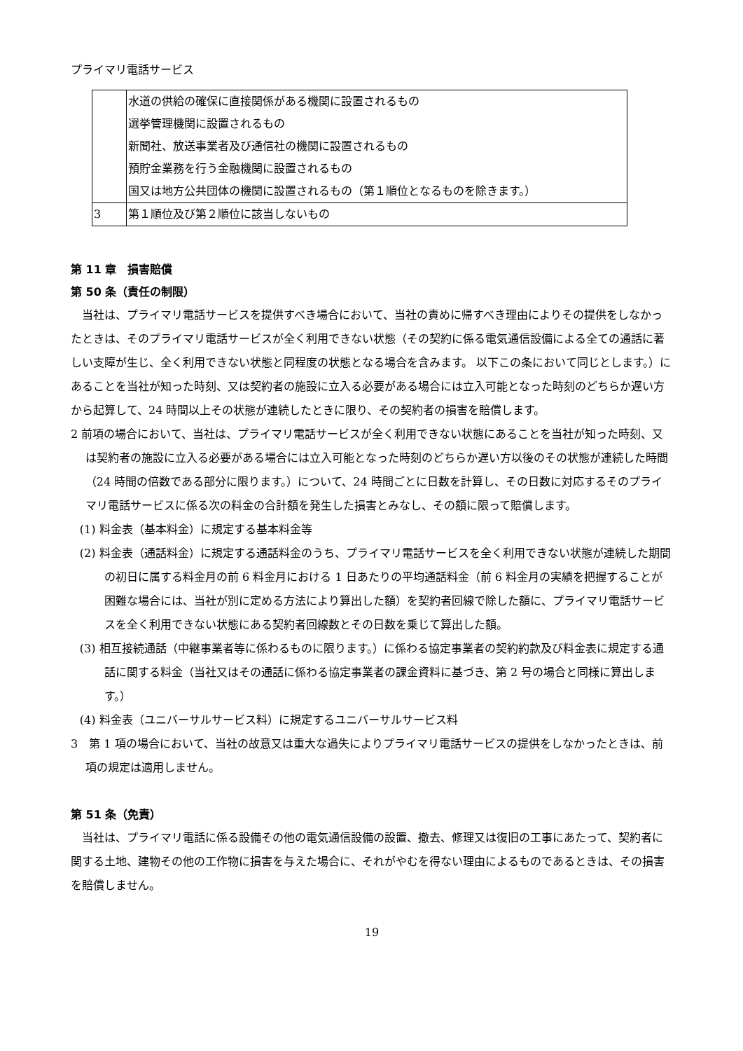プライマリ電話サービス
| | 水道の供給の確保に直接関係がある機関に設置されるもの 選挙管理機関に設置されるもの 新聞社、放送事業者及び通信社の機関に設置されるもの 預貯金業務を行う金融機関に設置されるもの 国又は地方公共団体の機関に設置されるもの（第１順位となるものを除きます。） |
| 3 | 第１順位及び第２順位に該当しないもの |
第 11 章　損害賠償
第 50 条（責任の制限）
当社は、プライマリ電話サービスを提供すべき場合において、当社の責めに帰すべき理由によりその提供をしなかったときは、そのプライマリ電話サービスが全く利用できない状態（その契約に係る電気通信設備による全ての通話に著しい支障が生じ、全く利用できない状態と同程度の状態となる場合を含みます。 以下この条において同じとします。）にあることを当社が知った時刻、又は契約者の施設に立入る必要がある場合には立入可能となった時刻のどちらか遅い方から起算して、24 時間以上その状態が連続したときに限り、その契約者の損害を賠償します。
2 前項の場合において、当社は、プライマリ電話サービスが全く利用できない状態にあることを当社が知った時刻、又は契約者の施設に立入る必要がある場合には立入可能となった時刻のどちらか遅い方以後のその状態が連続した時間（24 時間の倍数である部分に限ります。）について、24 時間ごとに日数を計算し、その日数に対応するそのプライマリ電話サービスに係る次の料金の合計額を発生した損害とみなし、その額に限って賠償します。
(1) 料金表（基本料金）に規定する基本料金等
(2) 料金表（通話料金）に規定する通話料金のうち、プライマリ電話サービスを全く利用できない状態が連続した期間の初日に属する料金月の前 6 料金月における 1 日あたりの平均通話料金（前 6 料金月の実績を把握することが困難な場合には、当社が別に定める方法により算出した額）を契約者回線で除した額に、プライマリ電話サービスを全く利用できない状態にある契約者回線数とその日数を乗じて算出した額。
(3) 相互接続通話（中継事業者等に係わるものに限ります。）に係わる協定事業者の契約約款及び料金表に規定する通話に関する料金（当社又はその通話に係わる協定事業者の課金資料に基づき、第 2 号の場合と同様に算出します。）
(4) 料金表（ユニバーサルサービス料）に規定するユニバーサルサービス料
3　第 1 項の場合において、当社の故意又は重大な過失によりプライマリ電話サービスの提供をしなかったときは、前項の規定は適用しません。
第 51 条（免責）
当社は、プライマリ電話に係る設備その他の電気通信設備の設置、撤去、修理又は復旧の工事にあたって、契約者に関する土地、建物その他の工作物に損害を与えた場合に、それがやむを得ない理由によるものであるときは、その損害を賠償しません。
19